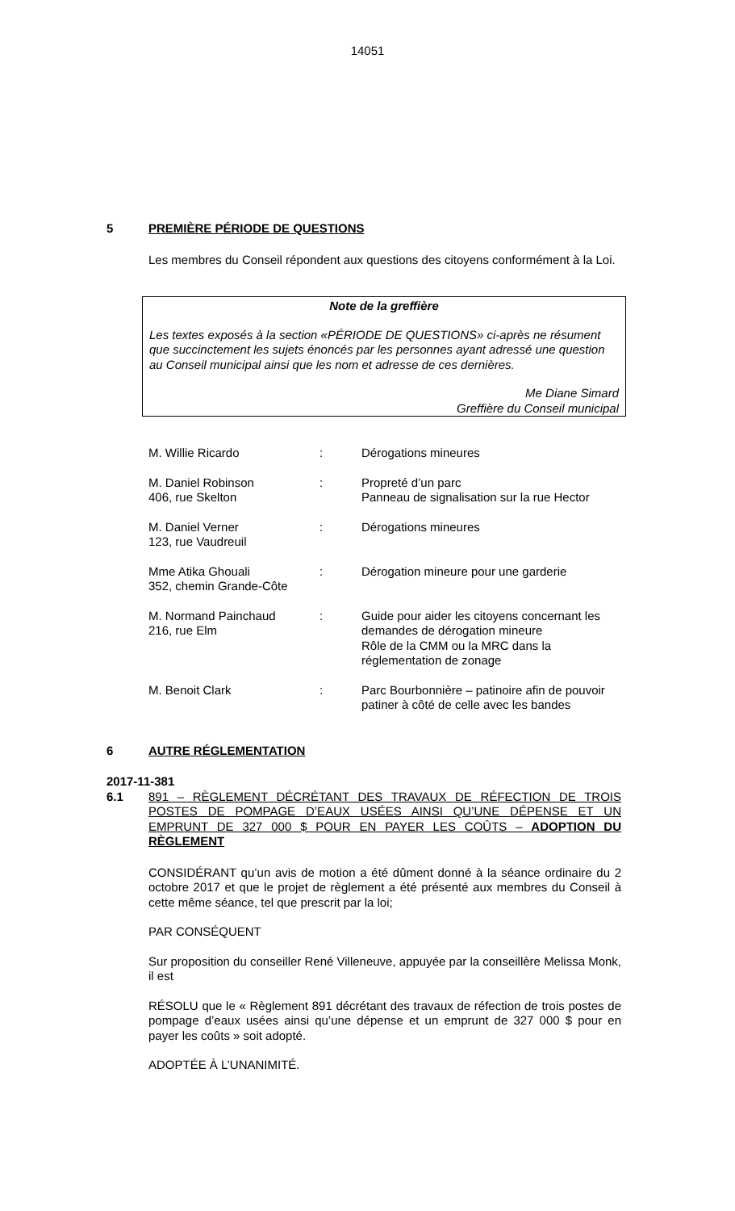14051
5 PREMIÈRE PÉRIODE DE QUESTIONS
Les membres du Conseil répondent aux questions des citoyens conformément à la Loi.
Note de la greffière
Les textes exposés à la section «PÉRIODE DE QUESTIONS» ci-après ne résument que succinctement les sujets énoncés par les personnes ayant adressé une question au Conseil municipal ainsi que les nom et adresse de ces dernières.
Me Diane Simard
Greffière du Conseil municipal
| M. Willie Ricardo | : | Dérogations mineures |
| M. Daniel Robinson 406, rue Skelton | : | Propreté d’un parc Panneau de signalisation sur la rue Hector |
| M. Daniel Verner 123, rue Vaudreuil | : | Dérogations mineures |
| Mme Atika Ghouali 352, chemin Grande-Côte | : | Dérogation mineure pour une garderie |
| M. Normand Painchaud 216, rue Elm | : | Guide pour aider les citoyens concernant les demandes de dérogation mineure Rôle de la CMM ou la MRC dans la réglementation de zonage |
| M. Benoit Clark | : | Parc Bourbonnière – patinoire afin de pouvoir patiner à côté de celle avec les bandes |
6 AUTRE RÉGLEMENTATION
2017-11-381
6.1 891 – RÈGLEMENT DÉCRÉTANT DES TRAVAUX DE RÉFECTION DE TROIS POSTES DE POMPAGE D’EAUX USÉES AINSI QU’UNE DÉPENSE ET UN EMPRUNT DE 327 000 $ POUR EN PAYER LES COÛTS – ADOPTION DU RÈGLEMENT
CONSIDÉRANT qu’un avis de motion a été dûment donné à la séance ordinaire du 2 octobre 2017 et que le projet de règlement a été présenté aux membres du Conseil à cette même séance, tel que prescrit par la loi;
PAR CONSÉQUENT
Sur proposition du conseiller René Villeneuve, appuyée par la conseillère Melissa Monk, il est
RÉSOLU que le « Règlement 891 décrétant des travaux de réfection de trois postes de pompage d’eaux usées ainsi qu’une dépense et un emprunt de 327 000 $ pour en payer les coûts » soit adopté.
ADOPTÉE À L’UNANIMITÉ.